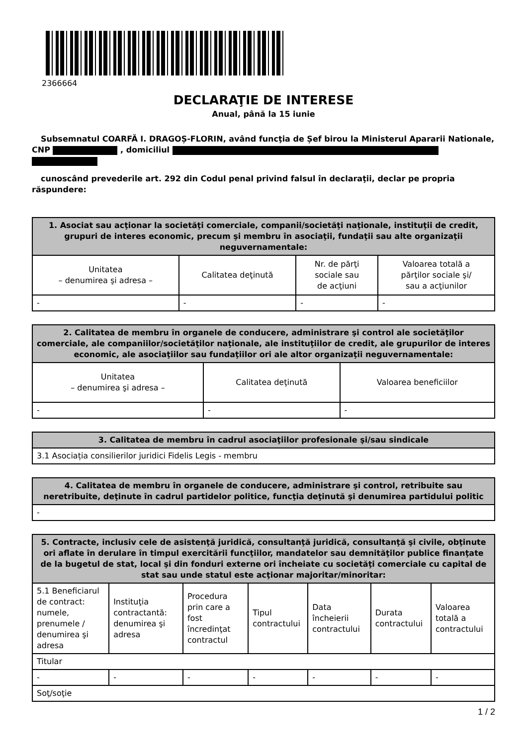2366664
DECLARAŢIE DE INTERESE
Anual, până la 15 iunie
Subsemnatul COARFĂ I. DRAGOȘ-FLORIN, având funcţia de Șef birou la Ministerul Apararii Nationale, CNP , domiciliul
cunoscând prevederile art. 292 din Codul penal privind falsul în declaraţii, declar pe propria răspundere:
| 1. Asociat sau acţionar la societăţi comerciale, companii/societăţi naţionale, instituţii de credit, grupuri de interes economic, precum şi membru în asociaţii, fundaţii sau alte organizaţii neguvernamentale: | | | |
| --- | --- | --- | --- |
| Unitatea – denumirea şi adresa – | Calitatea deţinută | Nr. de părţi sociale sau de acţiuni | Valoarea totală a părţilor sociale şi/ sau a acţiunilor |
| - | - | - | - |
| 2. Calitatea de membru în organele de conducere, administrare şi control ale societăţilor comerciale, ale companiilor/societăţilor naţionale, ale instituţiilor de credit, ale grupurilor de interes economic, ale asociaţiilor sau fundaţiilor ori ale altor organizaţii neguvernamentale: | | |
| --- | --- | --- |
| Unitatea – denumirea şi adresa – | Calitatea deţinută | Valoarea beneficiilor |
| - | - | - |
| 3. Calitatea de membru în cadrul asociaţiilor profesionale şi/sau sindicale |
| --- |
| 3.1 Asociația consilierilor juridici Fidelis Legis - membru |
| 4. Calitatea de membru în organele de conducere, administrare şi control, retribuite sau neretribuite, deţinute în cadrul partidelor politice, funcţia deţinută şi denumirea partidului politic |
| --- |
| - |
| 5. Contracte, inclusiv cele de asistenţă juridică, consultanţă juridică, consultanţă şi civile, obţinute ori aflate în derulare în timpul exercitării funcţiilor, mandatelor sau demnităţilor publice finanţate de la bugetul de stat, local şi din fonduri externe ori încheiate cu societăţi comerciale cu capital de stat sau unde statul este acţionar majoritar/minoritar: | | | | | | |
| --- | --- | --- | --- | --- | --- | --- |
| 5.1 Beneficiarul de contract: numele, prenumele / denumirea şi adresa | Instituţia contractantă: denumirea şi adresa | Procedura prin care a fost încredinţat contractul | Tipul contractului | Data încheierii contractului | Durata contractului | Valoarea totală a contractului |
| Titular | | | | | | |
| - | - | - | - | - | - | - |
| Soţ/soţie | | | | | | |
1 / 2